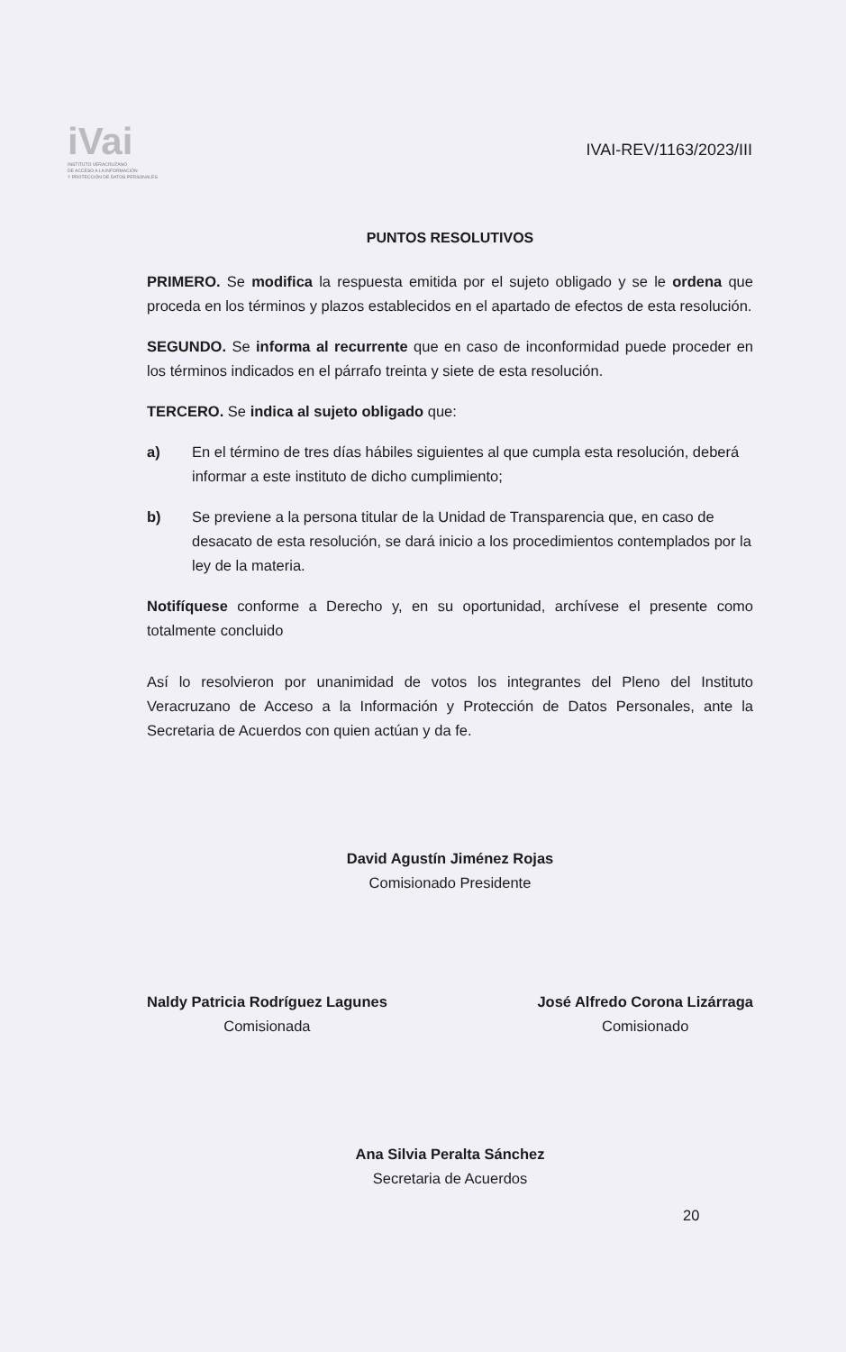iVai
INSTITUTO VERACRUZANO
DE ACCESO A LA INFORMACIÓN
Y PROTECCIÓN DE DATOS PERSONALES
IVAI-REV/1163/2023/III
PUNTOS RESOLUTIVOS
PRIMERO. Se modifica la respuesta emitida por el sujeto obligado y se le ordena que proceda en los términos y plazos establecidos en el apartado de efectos de esta resolución.
SEGUNDO. Se informa al recurrente que en caso de inconformidad puede proceder en los términos indicados en el párrafo treinta y siete de esta resolución.
TERCERO. Se indica al sujeto obligado que:
a) En el término de tres días hábiles siguientes al que cumpla esta resolución, deberá informar a este instituto de dicho cumplimiento;
b) Se previene a la persona titular de la Unidad de Transparencia que, en caso de desacato de esta resolución, se dará inicio a los procedimientos contemplados por la ley de la materia.
Notifíquese conforme a Derecho y, en su oportunidad, archívese el presente como totalmente concluido
Así lo resolvieron por unanimidad de votos los integrantes del Pleno del Instituto Veracruzano de Acceso a la Información y Protección de Datos Personales, ante la Secretaria de Acuerdos con quien actúan y da fe.
David Agustín Jiménez Rojas
Comisionado Presidente
Naldy Patricia Rodríguez Lagunes
Comisionada
José Alfredo Corona Lizárraga
Comisionado
Ana Silvia Peralta Sánchez
Secretaria de Acuerdos
20